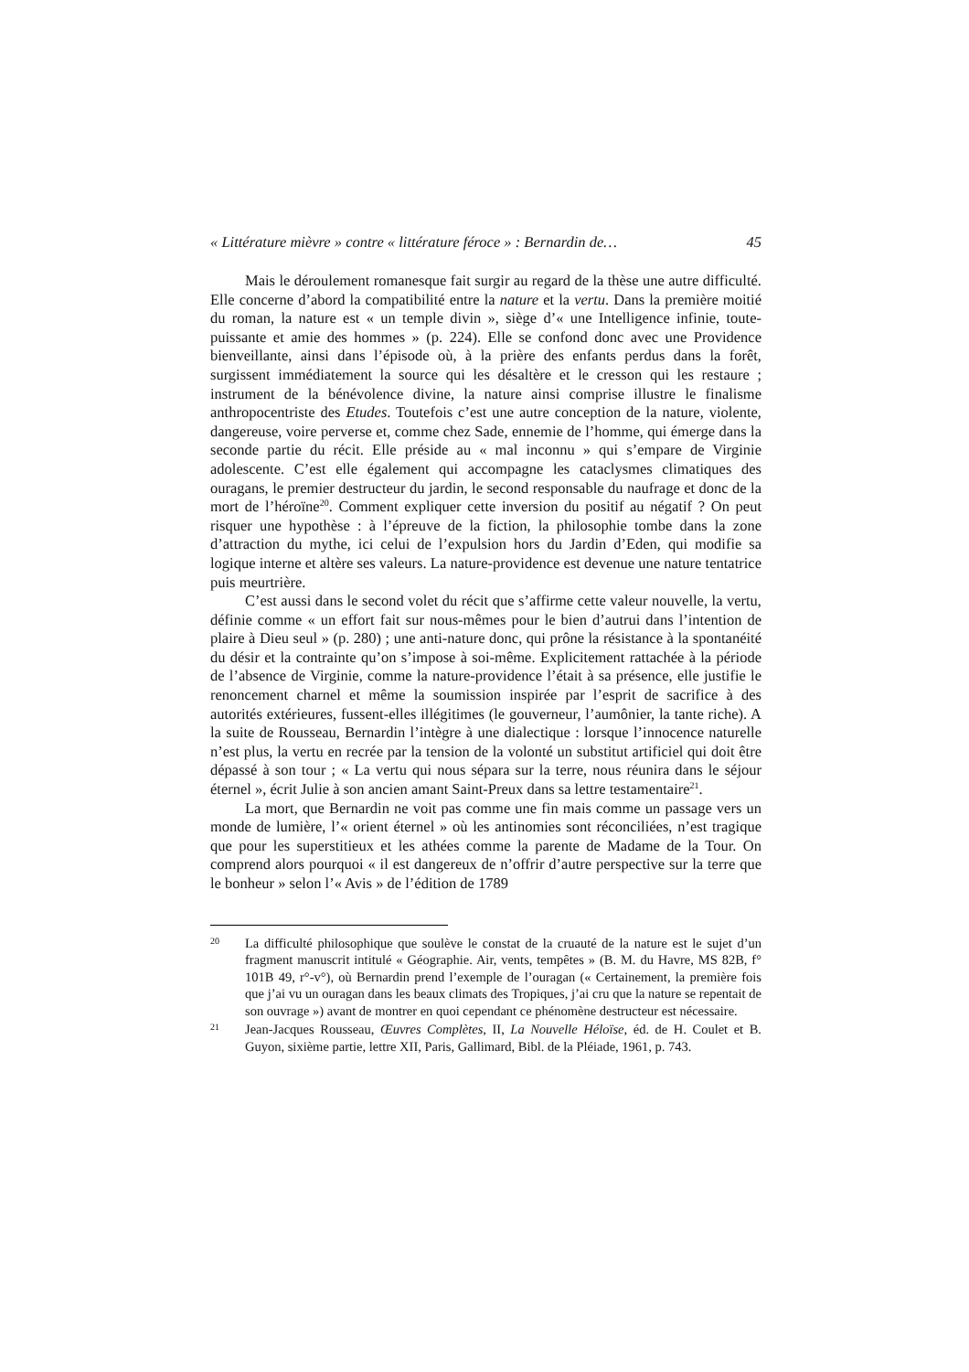« Littérature mièvre » contre « littérature féroce » : Bernardin de… 45
Mais le déroulement romanesque fait surgir au regard de la thèse une autre difficulté. Elle concerne d’abord la compatibilité entre la nature et la vertu. Dans la première moitié du roman, la nature est « un temple divin », siège d’« une Intelligence infinie, toute-puissante et amie des hommes » (p. 224). Elle se confond donc avec une Providence bienveillante, ainsi dans l’épisode où, à la prière des enfants perdus dans la forêt, surgissent immédiatement la source qui les désaltère et le cresson qui les restaure ; instrument de la bénévolence divine, la nature ainsi comprise illustre le finalisme anthropocentriste des Etudes. Toutefois c’est une autre conception de la nature, violente, dangereuse, voire perverse et, comme chez Sade, ennemie de l’homme, qui émerge dans la seconde partie du récit. Elle préside au « mal inconnu » qui s’empare de Virginie adolescente. C’est elle également qui accompagne les cataclysmes climatiques des ouragans, le premier destructeur du jardin, le second responsable du naufrage et donc de la mort de l’héroïne<sup>20</sup>. Comment expliquer cette inversion du positif au négatif ? On peut risquer une hypothèse : à l’épreuve de la fiction, la philosophie tombe dans la zone d’attraction du mythe, ici celui de l’expulsion hors du Jardin d’Eden, qui modifie sa logique interne et altère ses valeurs. La nature-providence est devenue une nature tentatrice puis meurtrière.
C’est aussi dans le second volet du récit que s’affirme cette valeur nouvelle, la vertu, définie comme « un effort fait sur nous-mêmes pour le bien d’autrui dans l’intention de plaire à Dieu seul » (p. 280) ; une anti-nature donc, qui prône la résistance à la spontanéité du désir et la contrainte qu’on s’impose à soi-même. Explicitement rattachée à la période de l’absence de Virginie, comme la nature-providence l’était à sa présence, elle justifie le renoncement charnel et même la soumission inspirée par l’esprit de sacrifice à des autorités extérieures, fussent-elles illégitimes (le gouverneur, l’aumônier, la tante riche). A la suite de Rousseau, Bernardin l’intègre à une dialectique : lorsque l’innocence naturelle n’est plus, la vertu en recrée par la tension de la volonté un substitut artificiel qui doit être dépassé à son tour ; « La vertu qui nous sépara sur la terre, nous réunira dans le séjour éternel », écrit Julie à son ancien amant Saint-Preux dans sa lettre testamentaire<sup>21</sup>.
La mort, que Bernardin ne voit pas comme une fin mais comme un passage vers un monde de lumière, l’« orient éternel » où les antinomies sont réconciliées, n’est tragique que pour les superstitieux et les athées comme la parente de Madame de la Tour. On comprend alors pourquoi « il est dangereux de n’offrir d’autre perspective sur la terre que le bonheur » selon l’« Avis » de l’édition de 1789
20 La difficulté philosophique que soulève le constat de la cruauté de la nature est le sujet d’un fragment manuscrit intitulé « Géographie. Air, vents, tempêtes » (B. M. du Havre, MS 82B, f° 101B 49, r°-v°), où Bernardin prend l’exemple de l’ouragan (« Certainement, la première fois que j’ai vu un ouragan dans les beaux climats des Tropiques, j’ai cru que la nature se repentait de son ouvrage ») avant de montrer en quoi cependant ce phénomène destructeur est nécessaire.
21 Jean-Jacques Rousseau, Œuvres Complètes, II, La Nouvelle Héloïse, éd. de H. Coulet et B. Guyon, sixième partie, lettre XII, Paris, Gallimard, Bibl. de la Pléiade, 1961, p. 743.